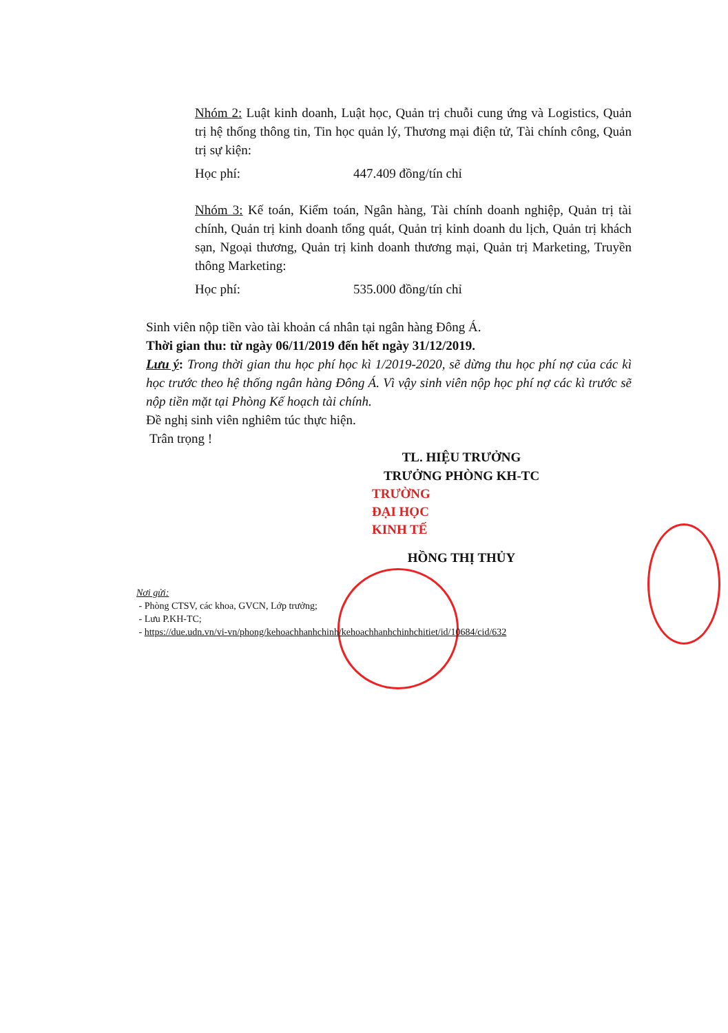Nhóm 2: Luật kinh doanh, Luật học, Quản trị chuỗi cung ứng và Logistics, Quản trị hệ thống thông tin, Tin học quản lý, Thương mại điện tử, Tài chính công, Quản trị sự kiện:
Học phí: 447.409 đồng/tín chỉ
Nhóm 3: Kế toán, Kiểm toán, Ngân hàng, Tài chính doanh nghiệp, Quản trị tài chính, Quản trị kinh doanh tổng quát, Quản trị kinh doanh du lịch, Quản trị khách sạn, Ngoại thương, Quản trị kinh doanh thương mại, Quản trị Marketing, Truyền thông Marketing:
Học phí: 535.000 đồng/tín chỉ
Sinh viên nộp tiền vào tài khoản cá nhân tại ngân hàng Đông Á.
Thời gian thu: từ ngày 06/11/2019 đến hết ngày 31/12/2019.
Lưu ý: Trong thời gian thu học phí học kì 1/2019-2020, sẽ dừng thu học phí nợ của các kì học trước theo hệ thống ngân hàng Đông Á. Vì vậy sinh viên nộp học phí nợ các kì trước sẽ nộp tiền mặt tại Phòng Kế hoạch tài chính.
Đề nghị sinh viên nghiêm túc thực hiện.
Trân trọng !
TL. HIỆU TRƯỞNG
TRƯỞNG PHÒNG KH-TC
TRƯỜNG
ĐẠI HỌC
KINH TẾ
HỒNG THỊ THỦY
Nơi gửi:
- Phòng CTSV, các khoa, GVCN, Lớp trưởng;
- Lưu P.KH-TC;
- https://due.udn.vn/vi-vn/phong/kehoachhanhchinh/kehoachhanhchinhchitiet/id/10684/cid/632